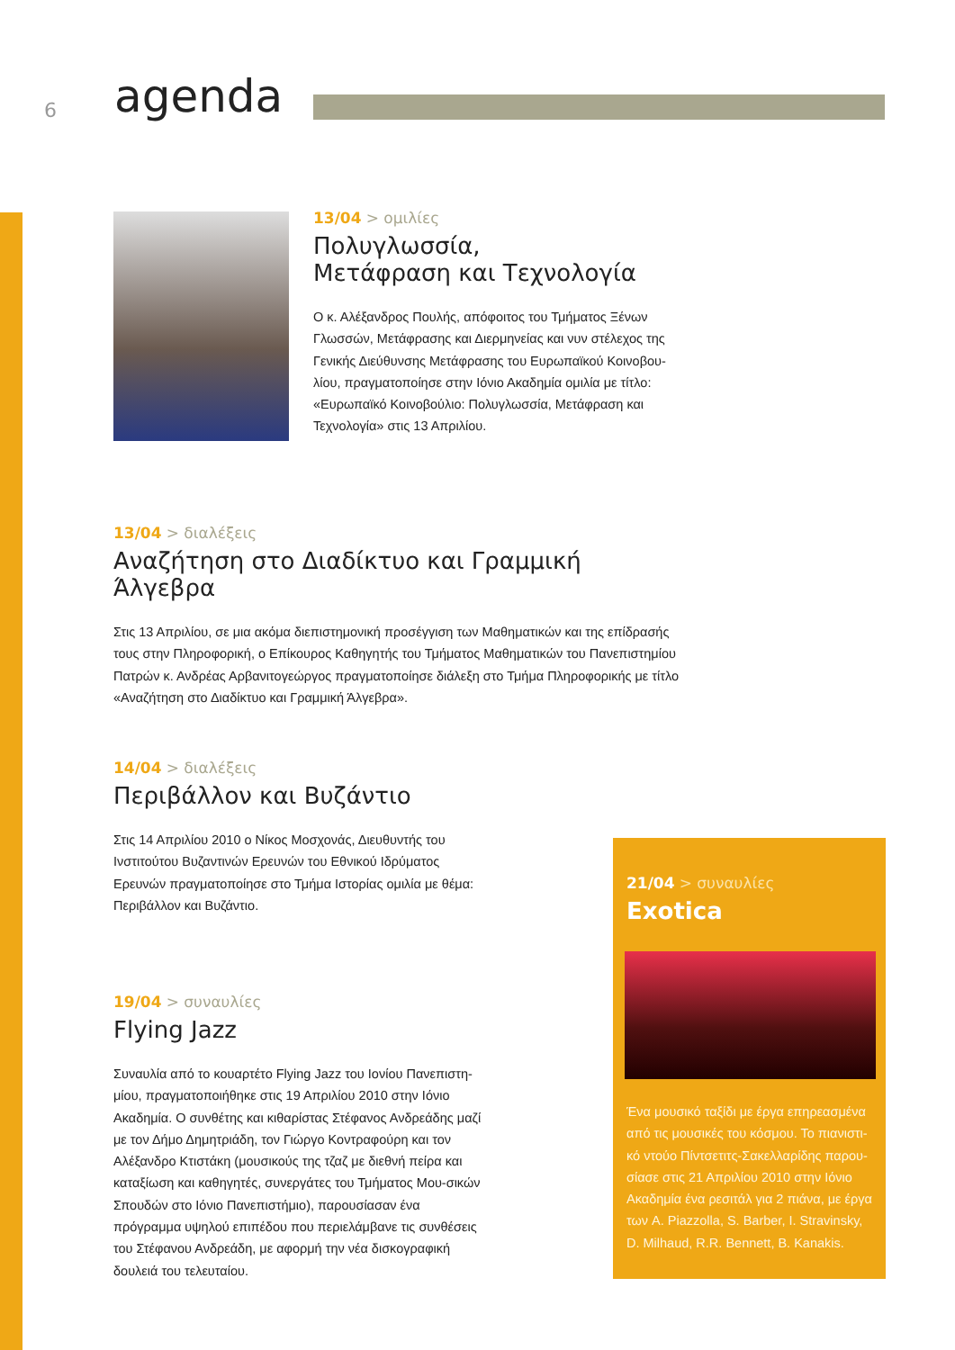6 agenda
13/04 > ομιλίες
Πολυγλωσσία,
Μετάφραση και Τεχνολογία
Ο κ. Αλέξανδρος Πουλής, απόφοιτος του Τμήματος Ξένων Γλωσσών, Μετάφρασης και Διερμηνείας και νυν στέλεχος της Γενικής Διεύθυνσης Μετάφρασης του Ευρωπαϊκού Κοινοβου-λίου, πραγματοποίησε στην Ιόνιο Ακαδημία ομιλία με τίτλο: «Ευρωπαϊκό Κοινοβούλιο: Πολυγλωσσία, Μετάφραση και Τεχνολογία» στις 13 Απριλίου.
13/04 > διαλέξεις
Αναζήτηση στο Διαδίκτυο και Γραμμική Άλγεβρα
Στις 13 Απριλίου, σε μια ακόμα διεπιστημονική προσέγγιση των Μαθηματικών και της επίδρασής τους στην Πληροφορική, ο Επίκουρος Καθηγητής του Τμήματος Μαθηματικών του Πανεπιστημίου Πατρών κ. Ανδρέας Αρβανιτογεώργος πραγματοποίησε διάλεξη στο Τμήμα Πληροφορικής με τίτλο «Αναζήτηση στο Διαδίκτυο και Γραμμική Άλγεβρα».
14/04 > διαλέξεις
Περιβάλλον και Βυζάντιο
Στις 14 Απριλίου 2010 ο Νίκος Μοσχονάς, Διευθυντής του Ινστιτούτου Βυζαντινών Ερευνών του Εθνικού Ιδρύματος Ερευνών πραγματοποίησε στο Τμήμα Ιστορίας ομιλία με θέμα: Περιβάλλον και Βυζάντιο.
19/04 > συναυλίες
Flying Jazz
Συναυλία από το κουαρτέτο Flying Jazz του Ιονίου Πανεπιστη-μίου, πραγματοποιήθηκε στις 19 Απριλίου 2010 στην Ιόνιο Ακαδημία. Ο συνθέτης και κιθαρίστας Στέφανος Ανδρεάδης μαζί με τον Δήμο Δημητριάδη, τον Γιώργο Κοντραφούρη και τον Αλέξανδρο Κτιστάκη (μουσικούς της τζαζ με διεθνή πείρα και καταξίωση και καθηγητές, συνεργάτες του Τμήματος Μου-σικών Σπουδών στο Ιόνιο Πανεπιστήμιο), παρουσίασαν ένα πρόγραμμα υψηλού επιπέδου που περιελάμβανε τις συνθέσεις του Στέφανου Ανδρεάδη, με αφορμή την νέα δισκογραφική δουλειά του τελευταίου.
21/04 > συναυλίες
Exotica
Ένα μουσικό ταξίδι με έργα επηρεασμένα από τις μουσικές του κόσμου. Το πιανιστι-κό ντούο Πίντσετιτς-Σακελλαρίδης παρου-σίασε στις 21 Απριλίου 2010 στην Ιόνιο Ακαδημία ένα ρεσιτάλ για 2 πιάνα, με έργα των A. Piazzolla, S. Barber, I. Stravinsky, D. Milhaud, R.R. Bennett, B. Kanakis.